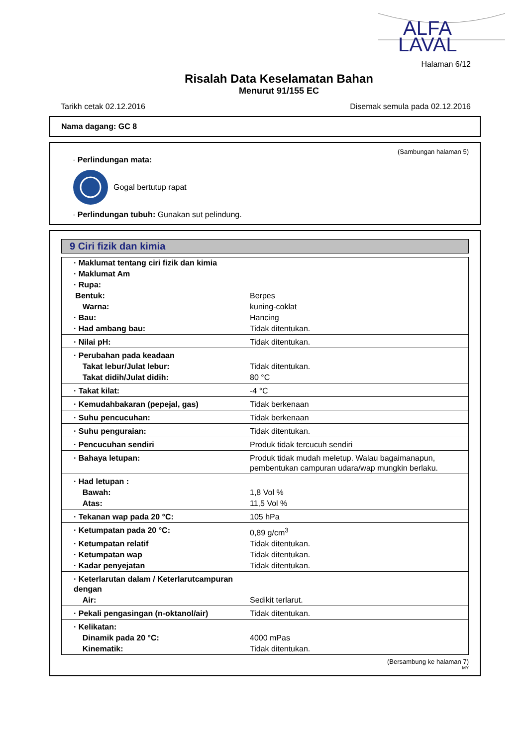ALFA
LAVAL
Halaman 6/12
Risalah Data Keselamatan Bahan
Menurut 91/155 EC
Tarikh cetak 02.12.2016 Disemak semula pada 02.12.2016
Nama dagang: GC 8
(Sambungan halaman 5)
· Perlindungan mata:
Gogal bertutup rapat
· Perlindungan tubuh: Gunakan sut pelindung.
9 Ciri fizik dan kimia
| · Maklumat tentang ciri fizik dan kimia | |
| · Maklumat Am | |
| · Rupa: | |
| Bentuk: | Berpes |
| Warna: | kuning-coklat |
| · Bau: | Hancing |
| · Had ambang bau: | Tidak ditentukan. |
| · Nilai pH: | Tidak ditentukan. |
| · Perubahan pada keadaan | |
| Takat lebur/Julat lebur: | Tidak ditentukan. |
| Takat didih/Julat didih: | 80 °C |
| · Takat kilat: | -4 °C |
| · Kemudahbakaran (pepejal, gas) | Tidak berkenaan |
| · Suhu pencucuhan: | Tidak berkenaan |
| · Suhu penguraian: | Tidak ditentukan. |
| · Pencucuhan sendiri | Produk tidak tercucuh sendiri |
| · Bahaya letupan: | Produk tidak mudah meletup. Walau bagaimanapun, pembentukan campuran udara/wap mungkin berlaku. |
| · Had letupan : | |
| Bawah: | 1,8 Vol % |
| Atas: | 11,5 Vol % |
| · Tekanan wap pada 20 °C: | 105 hPa |
| · Ketumpatan pada 20 °C: | 0,89 g/cm<sup>3</sup> |
| · Ketumpatan relatif | Tidak ditentukan. |
| · Ketumpatan wap | Tidak ditentukan. |
| · Kadar penyejatan | Tidak ditentukan. |
| · Keterlarutan dalam / Keterlarutcampuran dengan | |
| Air: | Sedikit terlarut. |
| · Pekali pengasingan (n-oktanol/air) | Tidak ditentukan. |
| · Kelikatan: | |
| Dinamik pada 20 °C: | 4000 mPas |
| Kinematik: | Tidak ditentukan. |
(Bersambung ke halaman 7)
MY